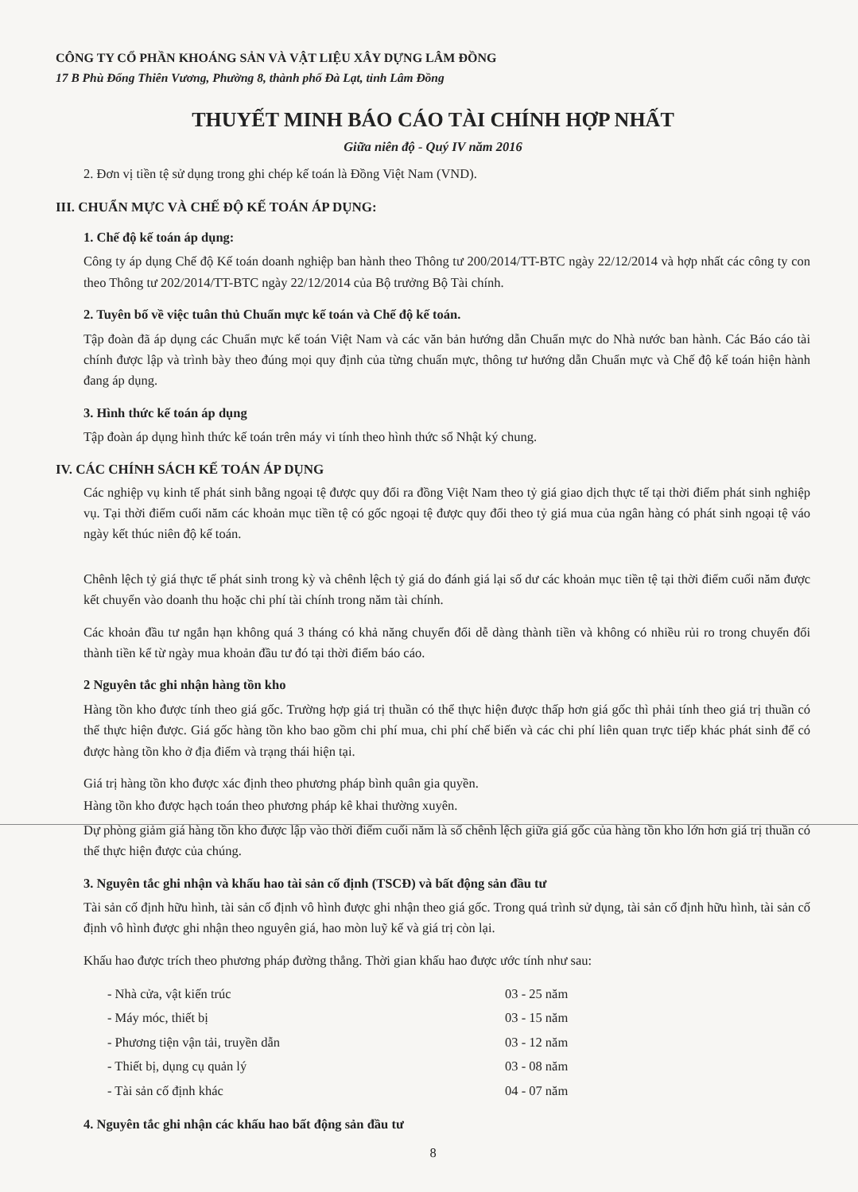CÔNG TY CỔ PHẦN KHOÁNG SẢN VÀ VẬT LIỆU XÂY DỰNG LÂM ĐỒNG
17 B Phù Đổng Thiên Vương, Phường 8, thành phố Đà Lạt, tỉnh Lâm Đồng
THUYẾT MINH BÁO CÁO TÀI CHÍNH HỢP NHẤT
Giữa niên độ - Quý IV năm 2016
2. Đơn vị tiền tệ sử dụng trong ghi chép kế toán là Đồng Việt Nam (VND).
III. CHUẨN MỰC VÀ CHẾ ĐỘ KẾ TOÁN ÁP DỤNG:
1. Chế độ kế toán áp dụng:
Công ty áp dụng Chế độ Kế toán doanh nghiệp ban hành theo Thông tư 200/2014/TT-BTC ngày 22/12/2014 và hợp nhất các công ty con theo Thông tư 202/2014/TT-BTC ngày 22/12/2014 của Bộ trưởng Bộ Tài chính.
2. Tuyên bố về việc tuân thủ Chuẩn mực kế toán và Chế độ kế toán.
Tập đoàn đã áp dụng các Chuẩn mực kế toán Việt Nam và các văn bản hướng dẫn Chuẩn mực do Nhà nước ban hành. Các Báo cáo tài chính được lập và trình bày theo đúng mọi quy định của từng chuẩn mực, thông tư hướng dẫn Chuẩn mực và Chế độ kế toán hiện hành đang áp dụng.
3. Hình thức kế toán áp dụng
Tập đoàn áp dụng hình thức kế toán trên máy vi tính theo hình thức sổ Nhật ký chung.
IV. CÁC CHÍNH SÁCH KẾ TOÁN ÁP DỤNG
Các nghiệp vụ kinh tế phát sinh bằng ngoại tệ được quy đổi ra đồng Việt Nam theo tỷ giá giao dịch thực tế tại thời điểm phát sinh nghiệp vụ. Tại thời điểm cuối năm các khoản mục tiền tệ có gốc ngoại tệ được quy đổi theo tỷ giá mua của ngân hàng có phát sinh ngoại tệ váo ngày kết thúc niên độ kế toán.
Chênh lệch tỷ giá thực tế phát sinh trong kỳ và chênh lệch tỷ giá do đánh giá lại số dư các khoản mục tiền tệ tại thời điểm cuối năm được kết chuyển vào doanh thu hoặc chi phí tài chính trong năm tài chính.
Các khoản đầu tư ngắn hạn không quá 3 tháng có khả năng chuyển đổi dễ dàng thành tiền và không có nhiều rủi ro trong chuyển đổi thành tiền kể từ ngày mua khoản đầu tư đó tại thời điểm báo cáo.
2 Nguyên tắc ghi nhận hàng tồn kho
Hàng tồn kho được tính theo giá gốc. Trường hợp giá trị thuần có thể thực hiện được thấp hơn giá gốc thì phải tính theo giá trị thuần có thể thực hiện được. Giá gốc hàng tồn kho bao gồm chi phí mua, chi phí chế biến và các chi phí liên quan trực tiếp khác phát sinh để có được hàng tồn kho ở địa điểm và trạng thái hiện tại.
Giá trị hàng tồn kho được xác định theo phương pháp bình quân gia quyền.
Hàng tồn kho được hạch toán theo phương pháp kê khai thường xuyên.
Dự phòng giảm giá hàng tồn kho được lập vào thời điểm cuối năm là số chênh lệch giữa giá gốc của hàng tồn kho lớn hơn giá trị thuần có thể thực hiện được của chúng.
3. Nguyên tắc ghi nhận và khấu hao tài sản cố định (TSCĐ) và bất động sản đầu tư
Tài sản cố định hữu hình, tài sản cố định vô hình được ghi nhận theo giá gốc. Trong quá trình sử dụng, tài sản cố định hữu hình, tài sản cố định vô hình được ghi nhận theo nguyên giá, hao mòn luỹ kế và giá trị còn lại.
Khấu hao được trích theo phương pháp đường thẳng. Thời gian khấu hao được ước tính như sau:
| - Nhà cửa, vật kiến trúc | 03 - 25 năm |
| - Máy móc, thiết bị | 03 - 15 năm |
| - Phương tiện vận tải, truyền dẫn | 03 - 12 năm |
| - Thiết bị, dụng cụ quản lý | 03 - 08 năm |
| - Tài sản cố định khác | 04 - 07 năm |
4. Nguyên tắc ghi nhận các khấu hao bất động sản đầu tư
8